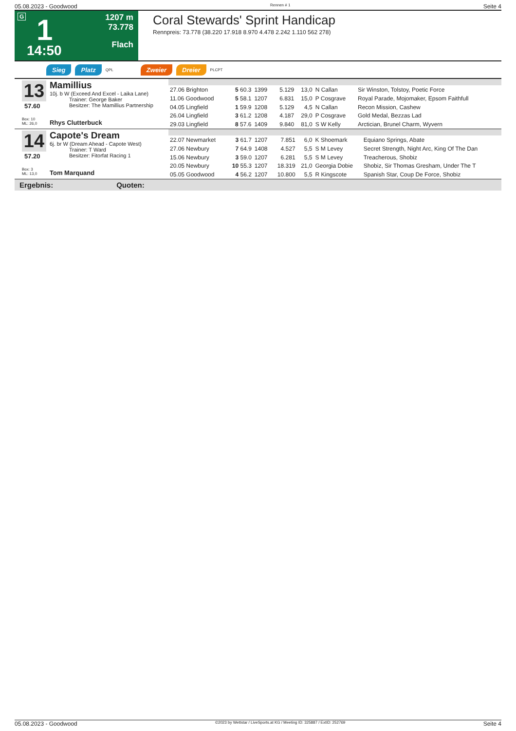05.08.2023 - Goodwood Rennen # 1 Seite 4
G 1
14:50
1207 m
73.778
Flach
Coral Stewards' Sprint Handicap
Rennpreis: 73.778 (38.220 17.918 8.970 4.478 2.242 1.110 562 278)
Sieg Platz QPL Zweier Dreier PLCPT
13
57.60
Box: 10
ML: 26,0
Mamillius
10j. b W (Exceed And Excel - Laika Lane)
Trainer: George Baker
Besitzer: The Mamillius Partnership
Rhys Clutterbuck
| 27.06 Brighton | 5 60.3 | 1399 | 5.129 | 13,0 | N Callan | Sir Winston, Tolstoy, Poetic Force |
| 11.06 Goodwood | 5 58.1 | 1207 | 6.831 | 15,0 | P Cosgrave | Royal Parade, Mojomaker, Epsom Faithfull |
| 04.05 Lingfield | 1 59.9 | 1208 | 5.129 | 4,5 | N Callan | Recon Mission, Cashew |
| 26.04 Lingfield | 3 61.2 | 1208 | 4.187 | 29,0 | P Cosgrave | Gold Medal, Bezzas Lad |
| 29.03 Lingfield | 8 57.6 | 1409 | 9.840 | 81,0 | S W Kelly | Arctician, Brunel Charm, Wyvern |
14
57.20
Box: 3
ML: 13,0
Capote's Dream
6j. br W (Dream Ahead - Capote West)
Trainer: T Ward
Besitzer: Fitorfat Racing 1
Tom Marquand
| 22.07 Newmarket | 3 61.7 | 1207 | 7.851 | 6,0 | K Shoemark | Equiano Springs, Abate |
| 27.06 Newbury | 7 64.9 | 1408 | 4.527 | 5,5 | S M Levey | Secret Strength, Night Arc, King Of The Dan |
| 15.06 Newbury | 3 59.0 | 1207 | 6.281 | 5,5 | S M Levey | Treacherous, Shobiz |
| 20.05 Newbury | 10 55.3 | 1207 | 18.319 | 21,0 | Georgia Dobie | Shobiz, Sir Thomas Gresham, Under The T |
| 05.05 Goodwood | 4 56.2 | 1207 | 10.800 | 5,5 | R Kingscote | Spanish Star, Coup De Force, Shobiz |
Ergebnis: Quoten:
05.08.2023 - Goodwood ©2023 by Wettstar / LiveSports.at KG / Meeting ID: 325887 / ExtID: 252769 Seite 4